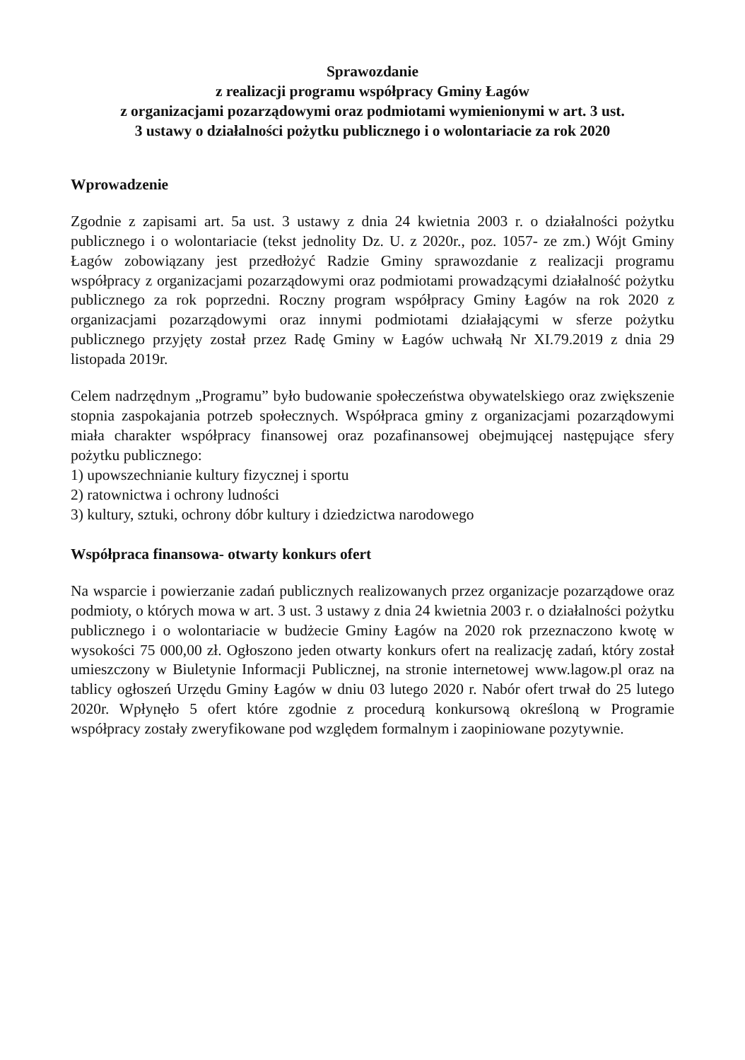Sprawozdanie
z realizacji programu współpracy Gminy Łagów
z organizacjami pozarządowymi oraz podmiotami wymienionymi w art. 3 ust.
3 ustawy o działalności pożytku publicznego i o wolontariacie za rok 2020
Wprowadzenie
Zgodnie z zapisami art. 5a ust. 3 ustawy z dnia 24 kwietnia 2003 r. o działalności pożytku publicznego i o wolontariacie (tekst jednolity Dz. U. z 2020r., poz. 1057- ze zm.) Wójt Gminy Łagów zobowiązany jest przedłożyć Radzie Gminy sprawozdanie z realizacji programu współpracy z organizacjami pozarządowymi oraz podmiotami prowadzącymi działalność pożytku publicznego za rok poprzedni. Roczny program współpracy Gminy Łagów na rok 2020 z organizacjami pozarządowymi oraz innymi podmiotami działającymi w sferze pożytku publicznego przyjęty został przez Radę Gminy w Łagów uchwałą Nr XI.79.2019 z dnia 29 listopada 2019r.
Celem nadrzędnym „Programu” było budowanie społeczeństwa obywatelskiego oraz zwiększenie stopnia zaspokajania potrzeb społecznych. Współpraca gminy z organizacjami pozarządowymi miała charakter współpracy finansowej oraz pozafinansowej obejmującej następujące sfery pożytku publicznego:
1) upowszechnianie kultury fizycznej i sportu
2) ratownictwa i ochrony ludności
3) kultury, sztuki, ochrony dóbr kultury i dziedzictwa narodowego
Współpraca finansowa- otwarty konkurs ofert
Na wsparcie i powierzanie zadań publicznych realizowanych przez organizacje pozarządowe oraz podmioty, o których mowa w art. 3 ust. 3 ustawy z dnia 24 kwietnia 2003 r. o działalności pożytku publicznego i o wolontariacie w budżecie Gminy Łagów na 2020 rok przeznaczono kwotę w wysokości 75 000,00 zł. Ogłoszono jeden otwarty konkurs ofert na realizację zadań, który został umieszczony w Biuletynie Informacji Publicznej, na stronie internetowej www.lagow.pl oraz na tablicy ogłoszeń Urzędu Gminy Łagów w dniu 03 lutego 2020 r. Nabór ofert trwał do 25 lutego 2020r. Wpłynęło 5 ofert które zgodnie z procedurą konkursową określoną w Programie współpracy zostały zweryfikowane pod względem formalnym i zaopiniowane pozytywnie.